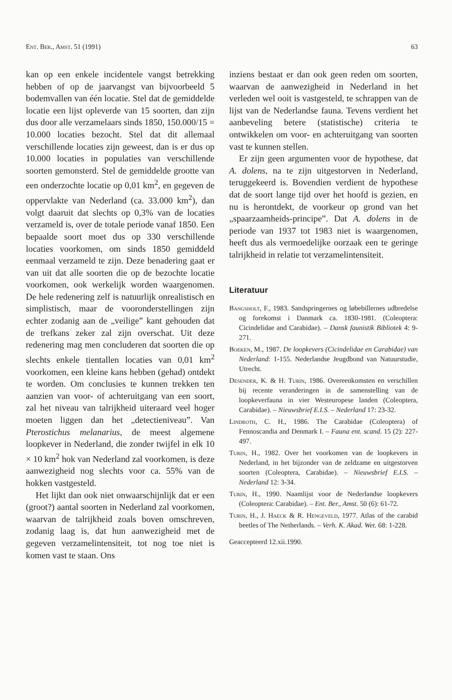Ent. Ber., Amst. 51 (1991) 63
kan op een enkele incidentele vangst betrekking hebben of op de jaarvangst van bijvoorbeeld 5 bodemvallen van één locatie. Stel dat de gemiddelde locatie een lijst opleverde van 15 soorten, dan zijn dus door alle verzamelaars sinds 1850, 150.000/15 = 10.000 locaties bezocht. Stel dat dit allemaal verschillende locaties zijn geweest, dan is er dus op 10.000 locaties in populaties van verschillende soorten gemonsterd. Stel de gemiddelde grootte van een onderzochte locatie op 0,01 km<sup>2</sup>, en gegeven de oppervlakte van Nederland (ca. 33.000 km<sup>2</sup>), dan volgt daaruit dat slechts op 0,3% van de locaties verzameld is, over de totale periode vanaf 1850. Een bepaalde soort moet dus op 330 verschillende locaties voorkomen, om sinds 1850 gemiddeld eenmaal verzameld te zijn. Deze benadering gaat er van uit dat alle soorten die op de bezochte locatie voorkomen, ook werkelijk worden waargenomen. De hele redenering zelf is natuurlijk onrealistisch en simplistisch, maar de vooronderstellingen zijn echter zodanig aan de „veilige” kant gehouden dat de trefkans zeker zal zijn overschat. Uit deze redenering mag men concluderen dat soorten die op slechts enkele tientallen locaties van 0,01 km<sup>2</sup> voorkomen, een kleine kans hebben (gehad) ontdekt te worden. Om conclusies te kunnen trekken ten aanzien van voor- of achteruitgang van een soort, zal het niveau van talrijkheid uiteraard veel hoger moeten liggen dan het „detectieniveau”. Van Pterostichus melanarius, de meest algemene loopkever in Nederland, die zonder twijfel in elk 10 × 10 km<sup>2</sup> hok van Nederland zal voorkomen, is deze aanwezigheid nog slechts voor ca. 55% van de hokken vastgesteld.
Het lijkt dan ook niet onwaarschijnlijk dat er een (groot?) aantal soorten in Nederland zal voorkomen, waarvan de talrijkheid zoals boven omschreven, zodanig laag is, dat hun aanwezigheid met de gegeven verzamelintensiteit, tot nog toe niet is komen vast te staan. Ons
inziens bestaat er dan ook geen reden om soorten, waarvan de aanwezigheid in Nederland in het verleden wel ooit is vastgesteld, te schrappen van de lijst van de Nederlandse fauna. Tevens verdient het aanbeveling betere (statistische) criteria te ontwikkelen om voor- en achteruitgang van soorten vast te kunnen stellen.
Er zijn geen argumenten voor de hypothese, dat A. dolens, na te zijn uitgestorven in Nederland, teruggekeerd is. Bovendien verdient de hypothese dat de soort lange tijd over het hoofd is gezien, en nu is herontdekt, de voorkeur op grond van het „spaarzaamheids-principe”. Dat A. dolens in de periode van 1937 tot 1983 niet is waargenomen, heeft dus als vermoedelijke oorzaak een te geringe talrijkheid in relatie tot verzamelintensiteit.
Literatuur
Bangsholt, F., 1983. Sandspringernes og løbebillernes udbredelse og forekomst i Danmark ca. 1830-1981. (Coleoptera: Cicindelidae and Carabidae). – Dansk faunistik Bibliotek 4: 9-271.
Boeken, M., 1987. De loopkevers (Cicindelidae en Carabidae) van Nederland: 1-155. Nederlandse Jeugdbond van Natuurstudie, Utrecht.
Desender, K. & H. Turin, 1986. Overeenkomsten en verschillen bij recente veranderingen in de samenstelling van de loopkeverfauna in vier Westeuropese landen (Coleoptera, Carabidae). – Nieuwsbrief E.I.S. – Nederland 17: 23-32.
Lindroth, C. H., 1986. The Carabidae (Coleoptera) of Fennoscandia and Denmark I. – Fauna ent. scand. 15 (2): 227-497.
Turin, H., 1982. Over het voorkomen van de loopkevers in Nederland, in het bijzonder van de zeldzame en uitgestorven soorten (Coleoptera, Carabidae). – Nieuwsbrief E.I.S. – Nederland 12: 3-34.
Turin, H., 1990. Naamlijst voor de Nederlandse loopkevers (Coleoptera: Carabidae). – Ent. Ber., Amst. 50 (6): 61-72.
Turin, H., J. Haeck & R. Hengeveld, 1977. Atlas of the carabid beetles of The Netherlands. – Verh. K. Akad. Wet. 68: 1-228.
Geaccepteerd 12.xii.1990.